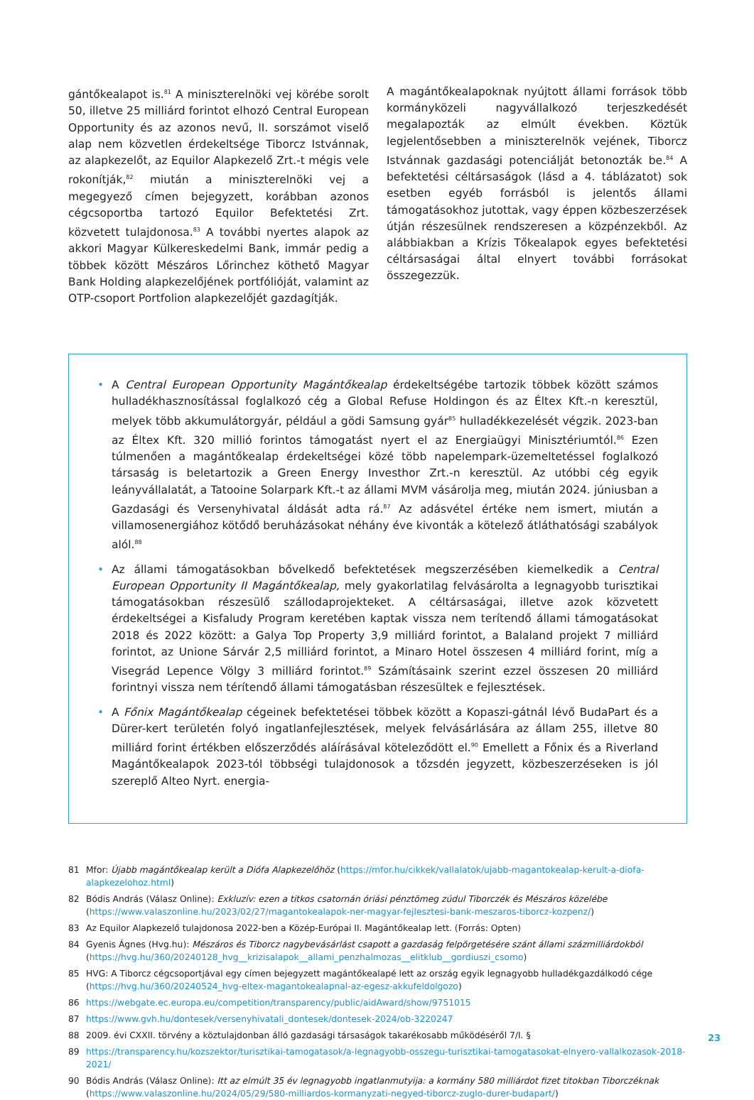gántőkealapot is.<sup>81</sup> A miniszterelnöki vej körébe sorolt 50, illetve 25 milliárd forintot elhozó Central European Opportunity és az azonos nevű, II. sorszámot viselő alap nem közvetlen érdekeltsége Tiborcz Istvánnak, az alapkezelőt, az Equilor Alapkezelő Zrt.-t mégis vele rokonítják,<sup>82</sup> miután a miniszterelnöki vej a megegyező címen bejegyzett, korábban azonos cégcsoportba tartozó Equilor Befektetési Zrt. közvetett tulajdonosa.<sup>83</sup> A további nyertes alapok az akkori Magyar Külkereskedelmi Bank, immár pedig a többek között Mészáros Lőrinchez köthető Magyar Bank Holding alapkezelőjének portfólióját, valamint az OTP-csoport Portfolion alapkezelőjét gazdagítják.
A magántőkealapoknak nyújtott állami források több kormányközeli nagyvállalkozó terjeszkedését megalapozták az elmúlt években. Köztük legjelentősebben a miniszterelnök vejének, Tiborcz Istvánnak gazdasági potenciálját betonozták be.<sup>84</sup> A befektetési céltársaságok (lásd a 4. táblázatot) sok esetben egyéb forrásból is jelentős állami támogatásokhoz jutottak, vagy éppen közbeszerzések útján részesülnek rendszeresen a közpénzekből. Az alábbiakban a Krízis Tőkealapok egyes befektetési céltársaságai által elnyert további forrásokat összegezzük.
• A Central European Opportunity Magántőkealap érdekeltségébe tartozik többek között számos hulladékhasznosítással foglalkozó cég a Global Refuse Holdingon és az Éltex Kft.-n keresztül, melyek több akkumulátorgyár, például a gödi Samsung gyár<sup>85</sup> hulladékkezelését végzik. 2023-ban az Éltex Kft. 320 millió forintos támogatást nyert el az Energiaügyi Minisztériumtól.<sup>86</sup> Ezen túlmenően a magántőkealap érdekeltségei közé több napelempark-üzemeltetéssel foglalkozó társaság is beletartozik a Green Energy Investhor Zrt.-n keresztül. Az utóbbi cég egyik leányvállalatát, a Tatooine Solarpark Kft.-t az állami MVM vásárolja meg, miután 2024. júniusban a Gazdasági és Versenyhivatal áldását adta rá.<sup>87</sup> Az adásvétel értéke nem ismert, miután a villamosenergiához kötődő beruházásokat néhány éve kivonták a kötelező átláthatósági szabályok alól.<sup>88</sup>
• Az állami támogatásokban bővelkedő befektetések megszerzésében kiemelkedik a Central European Opportunity II Magántőkealap, mely gyakorlatilag felvásárolta a legnagyobb turisztikai támogatásokban részesülő szállodaprojekteket. A céltársaságai, illetve azok közvetett érdekeltségei a Kisfaludy Program keretében kaptak vissza nem terítendő állami támogatásokat 2018 és 2022 között: a Galya Top Property 3,9 milliárd forintot, a Balaland projekt 7 milliárd forintot, az Unione Sárvár 2,5 milliárd forintot, a Minaro Hotel összesen 4 milliárd forint, míg a Visegrád Lepence Völgy 3 milliárd forintot.<sup>89</sup> Számításaink szerint ezzel összesen 20 milliárd forintnyi vissza nem térítendő állami támogatásban részesültek e fejlesztések.
• A Főnix Magántőkealap cégeinek befektetései többek között a Kopaszi-gátnál lévő BudaPart és a Dürer-kert területén folyó ingatlanfejlesztések, melyek felvásárlására az állam 255, illetve 80 milliárd forint értékben előszerződés aláírásával köteleződött el.<sup>90</sup> Emellett a Főnix és a Riverland Magántőkealapok 2023-tól többségi tulajdonosok a tőzsdén jegyzett, közbeszerzéseken is jól szereplő Alteo Nyrt. energia-
81 Mfor: Újabb magántőkealap került a Diófa Alapkezelőhöz (https://mfor.hu/cikkek/vallalatok/ujabb-magantokealap-kerult-a-diofa-alapkezelohoz.html)
82 Bódis András (Válasz Online): Exkluzív: ezen a titkos csatornán óriási pénztömeg zúdul Tiborczék és Mészáros közelébe (https://www.valaszonline.hu/2023/02/27/magantokealapok-ner-magyar-fejlesztesi-bank-meszaros-tiborcz-kozpenz/)
83 Az Equilor Alapkezelő tulajdonosa 2022-ben a Közép-Európai II. Magántőkealap lett. (Forrás: Opten)
84 Gyenis Ágnes (Hvg.hu): Mészáros és Tiborcz nagybevásárlást csapott a gazdaság felpörgetésére szánt állami százmilliárdokból (https://hvg.hu/360/20240128_hvg__krizisalapok__allami_penzhalmozas__elitklub__gordiuszi_csomo)
85 HVG: A Tiborcz cégcsoportjával egy címen bejegyzett magántőkealapé lett az ország egyik legnagyobb hulladékgazdálkodó cége (https://hvg.hu/360/20240524_hvg-eltex-magantokealapnal-az-egesz-akkufeldolgozo)
86 https://webgate.ec.europa.eu/competition/transparency/public/aidAward/show/9751015
87 https://www.gvh.hu/dontesek/versenyhivatali_dontesek/dontesek-2024/ob-3220247
88 2009. évi CXXII. törvény a köztulajdonban álló gazdasági társaságok takarékosabb működéséről 7/I. §
89 https://transparency.hu/kozszektor/turisztikai-tamogatasok/a-legnagyobb-osszegu-turisztikai-tamogatasokat-elnyero-vallalkozasok-2018-2021/
90 Bódis András (Válasz Online): Itt az elmúlt 35 év legnagyobb ingatlanmutyija: a kormány 580 milliárdot fizet titokban Tiborczéknak (https://www.valaszonline.hu/2024/05/29/580-milliardos-kormanyzati-negyed-tiborcz-zuglo-durer-budapart/)
23